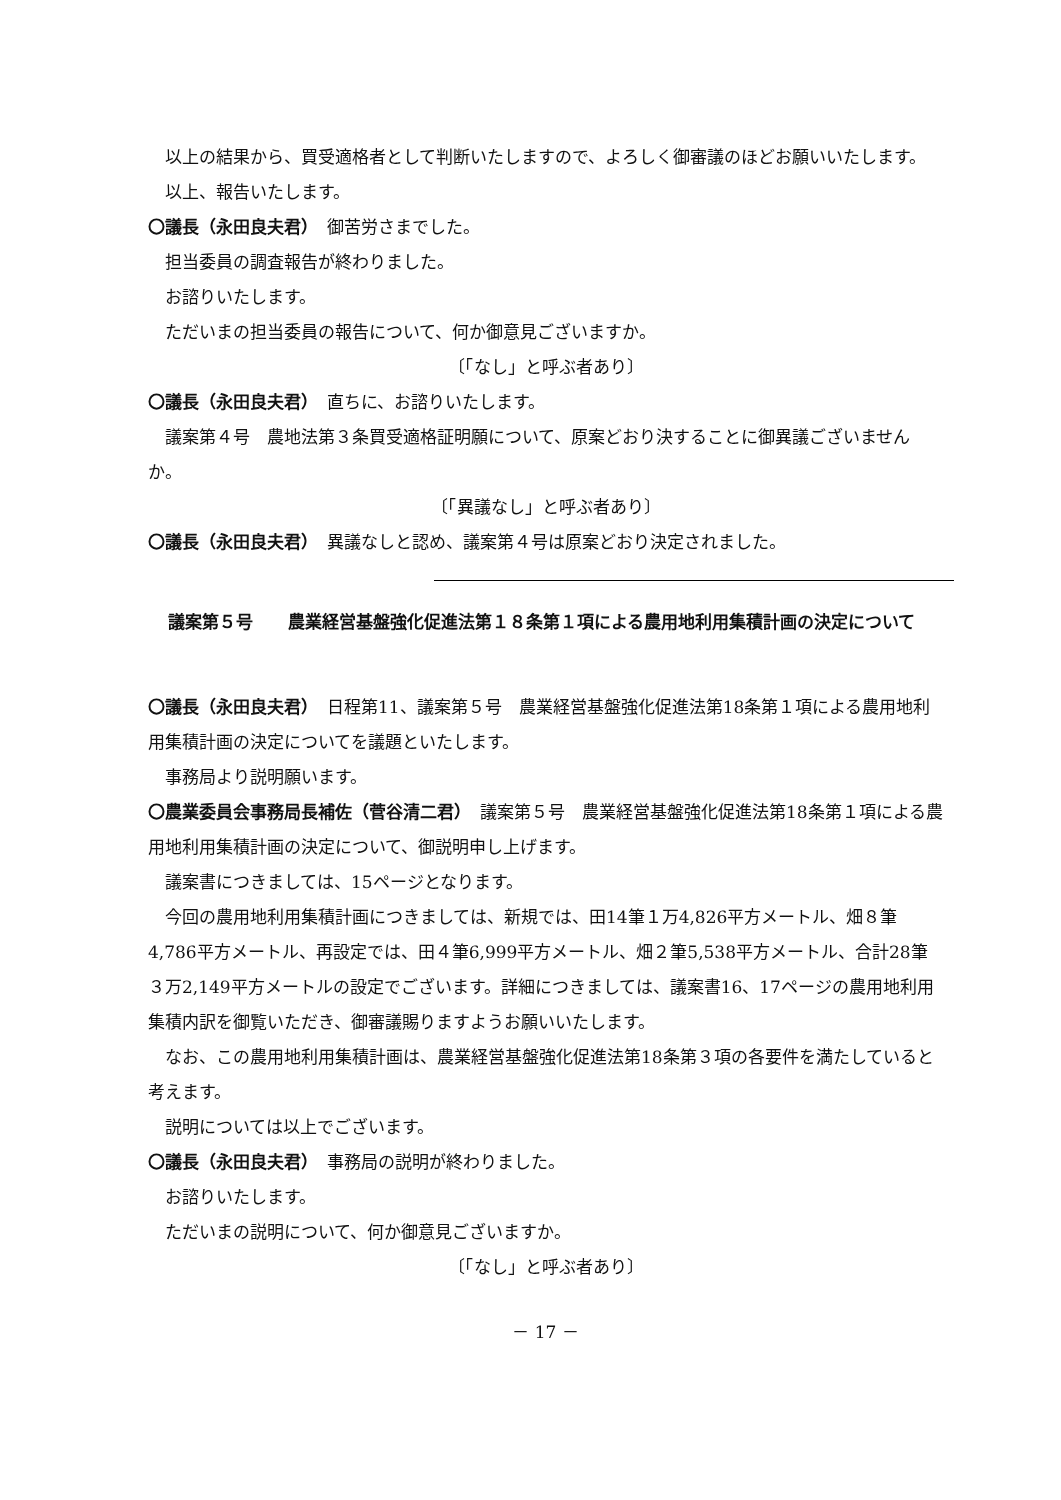以上の結果から、買受適格者として判断いたしますので、よろしく御審議のほどお願いいたします。
以上、報告いたします。
〇議長（永田良夫君）　御苦労さまでした。
担当委員の調査報告が終わりました。
お諮りいたします。
ただいまの担当委員の報告について、何か御意見ございますか。
〔「なし」と呼ぶ者あり〕
〇議長（永田良夫君）　直ちに、お諮りいたします。
議案第４号　農地法第３条買受適格証明願について、原案どおり決することに御異議ございませんか。
〔「異議なし」と呼ぶ者あり〕
〇議長（永田良夫君）　異議なしと認め、議案第４号は原案どおり決定されました。
議案第５号 農業経営基盤強化促進法第１８条第１項による農用地利用集積計画の決定について
〇議長（永田良夫君）　日程第11、議案第５号　農業経営基盤強化促進法第18条第１項による農用地利用集積計画の決定についてを議題といたします。
事務局より説明願います。
〇農業委員会事務局長補佐（菅谷清二君）　議案第５号　農業経営基盤強化促進法第18条第１項による農用地利用集積計画の決定について、御説明申し上げます。
議案書につきましては、15ページとなります。
今回の農用地利用集積計画につきましては、新規では、田14筆１万4,826平方メートル、畑８筆4,786平方メートル、再設定では、田４筆6,999平方メートル、畑２筆5,538平方メートル、合計28筆３万2,149平方メートルの設定でございます。詳細につきましては、議案書16、17ページの農用地利用集積内訳を御覧いただき、御審議賜りますようお願いいたします。
なお、この農用地利用集積計画は、農業経営基盤強化促進法第18条第３項の各要件を満たしていると考えます。
説明については以上でございます。
〇議長（永田良夫君）　事務局の説明が終わりました。
お諮りいたします。
ただいまの説明について、何か御意見ございますか。
〔「なし」と呼ぶ者あり〕
－ 17 －